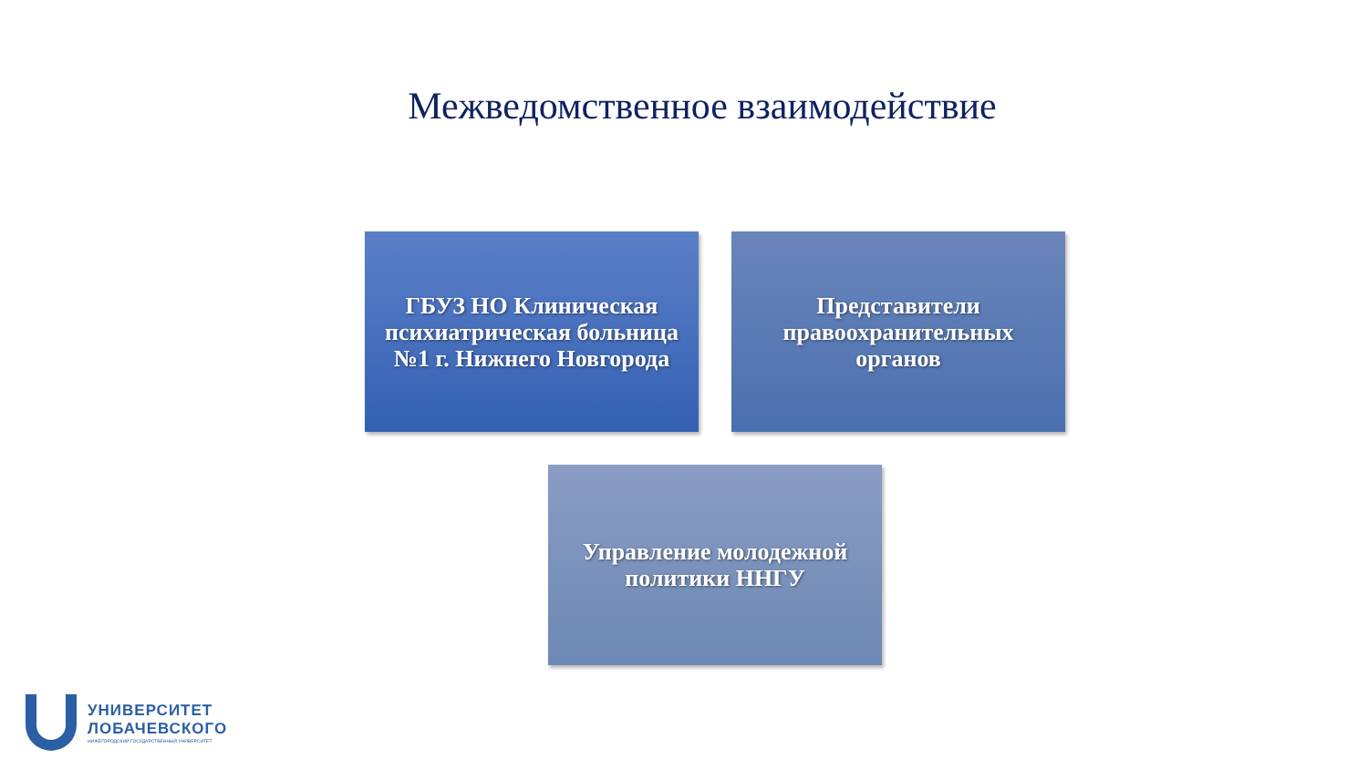Межведомственное взаимодействие
ГБУЗ НО Клиническая психиатрическая больница №1 г. Нижнего Новгорода
Представители правоохранительных органов
Управление молодежной политики ННГУ
УНИВЕРСИТЕТ
ЛОБАЧЕВСКОГО
НИЖЕГОРОДСКИЙ ГОСУДАРСТВЕННЫЙ УНИВЕРСИТЕТ